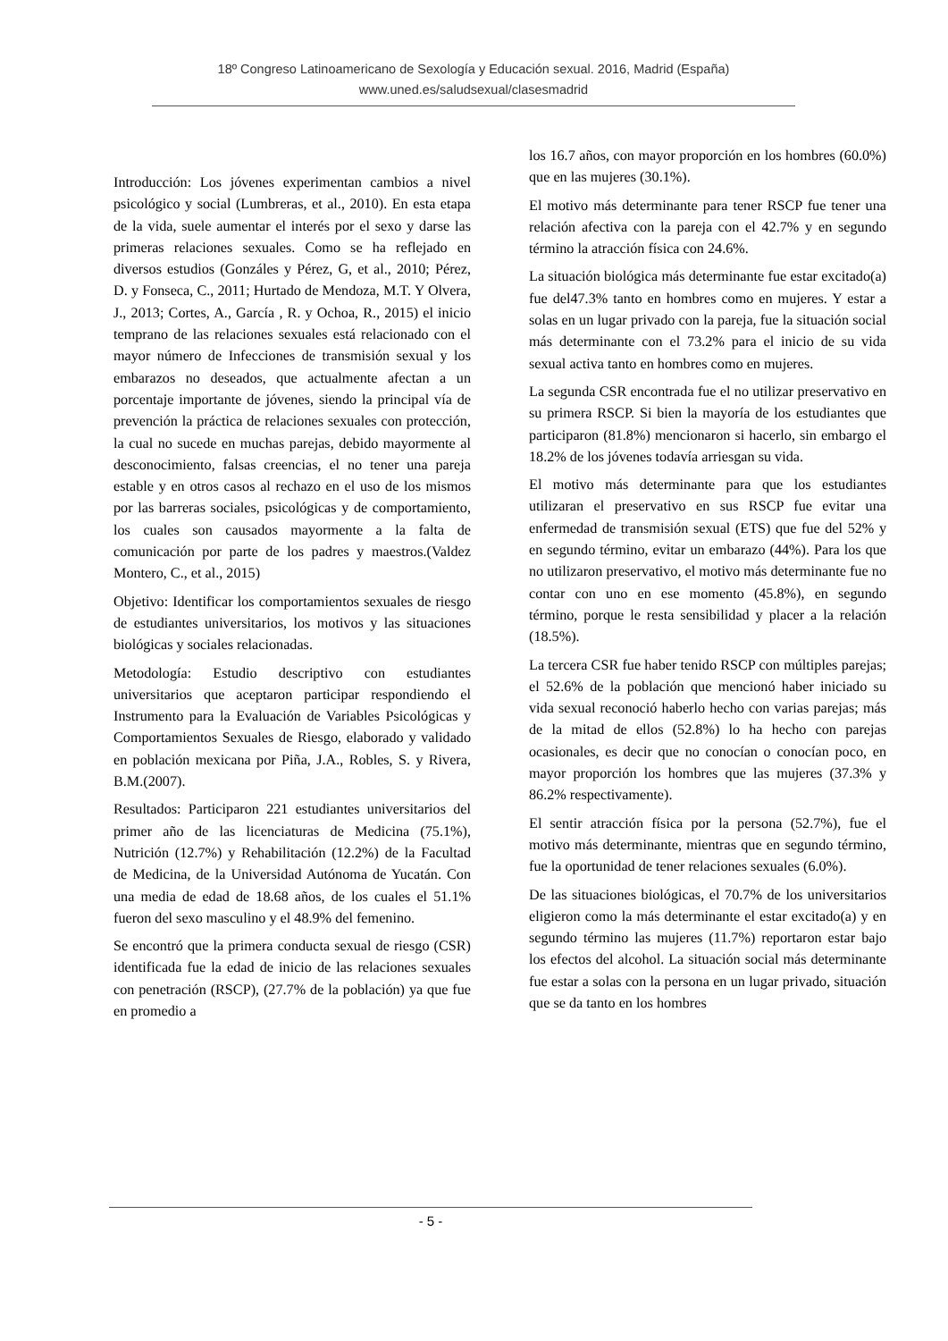18º Congreso Latinoamericano de Sexología y Educación sexual. 2016, Madrid (España)
www.uned.es/saludsexual/clasesmadrid
Introducción: Los jóvenes experimentan cambios a nivel psicológico y social (Lumbreras, et al., 2010). En esta etapa de la vida, suele aumentar el interés por el sexo y darse las primeras relaciones sexuales. Como se ha reflejado en diversos estudios (Gonzáles y Pérez, G, et al., 2010; Pérez, D. y Fonseca, C., 2011; Hurtado de Mendoza, M.T. Y Olvera, J., 2013; Cortes, A., García , R. y Ochoa, R., 2015) el inicio temprano de las relaciones sexuales está relacionado con el mayor número de Infecciones de transmisión sexual y los embarazos no deseados, que actualmente afectan a un porcentaje importante de jóvenes, siendo la principal vía de prevención la práctica de relaciones sexuales con protección, la cual no sucede en muchas parejas, debido mayormente al desconocimiento, falsas creencias, el no tener una pareja estable y en otros casos al rechazo en el uso de los mismos por las barreras sociales, psicológicas y de comportamiento, los cuales son causados mayormente a la falta de comunicación por parte de los padres y maestros.(Valdez Montero, C., et al., 2015)
Objetivo: Identificar los comportamientos sexuales de riesgo de estudiantes universitarios, los motivos y las situaciones biológicas y sociales relacionadas.
Metodología: Estudio descriptivo con estudiantes universitarios que aceptaron participar respondiendo el Instrumento para la Evaluación de Variables Psicológicas y Comportamientos Sexuales de Riesgo, elaborado y validado en población mexicana por Piña, J.A., Robles, S. y Rivera, B.M.(2007).
Resultados: Participaron 221 estudiantes universitarios del primer año de las licenciaturas de Medicina (75.1%), Nutrición (12.7%) y Rehabilitación (12.2%) de la Facultad de Medicina, de la Universidad Autónoma de Yucatán. Con una media de edad de 18.68 años, de los cuales el 51.1% fueron del sexo masculino y el 48.9% del femenino.
Se encontró que la primera conducta sexual de riesgo (CSR) identificada fue la edad de inicio de las relaciones sexuales con penetración (RSCP), (27.7% de la población) ya que fue en promedio a
los 16.7 años, con mayor proporción en los hombres (60.0%) que en las mujeres (30.1%).
El motivo más determinante para tener RSCP fue tener una relación afectiva con la pareja con el 42.7% y en segundo término la atracción física con 24.6%.
La situación biológica más determinante fue estar excitado(a) fue del47.3% tanto en hombres como en mujeres. Y estar a solas en un lugar privado con la pareja, fue la situación social más determinante con el 73.2% para el inicio de su vida sexual activa tanto en hombres como en mujeres.
La segunda CSR encontrada fue el no utilizar preservativo en su primera RSCP. Si bien la mayoría de los estudiantes que participaron (81.8%) mencionaron si hacerlo, sin embargo el 18.2% de los jóvenes todavía arriesgan su vida.
El motivo más determinante para que los estudiantes utilizaran el preservativo en sus RSCP fue evitar una enfermedad de transmisión sexual (ETS) que fue del 52% y en segundo término, evitar un embarazo (44%). Para los que no utilizaron preservativo, el motivo más determinante fue no contar con uno en ese momento (45.8%), en segundo término, porque le resta sensibilidad y placer a la relación (18.5%).
La tercera CSR fue haber tenido RSCP con múltiples parejas; el 52.6% de la población que mencionó haber iniciado su vida sexual reconoció haberlo hecho con varias parejas; más de la mitad de ellos (52.8%) lo ha hecho con parejas ocasionales, es decir que no conocían o conocían poco, en mayor proporción los hombres que las mujeres (37.3% y 86.2% respectivamente).
El sentir atracción física por la persona (52.7%), fue el motivo más determinante, mientras que en segundo término, fue la oportunidad de tener relaciones sexuales (6.0%).
De las situaciones biológicas, el 70.7% de los universitarios eligieron como la más determinante el estar excitado(a) y en segundo término las mujeres (11.7%) reportaron estar bajo los efectos del alcohol. La situación social más determinante fue estar a solas con la persona en un lugar privado, situación que se da tanto en los hombres
- 5 -